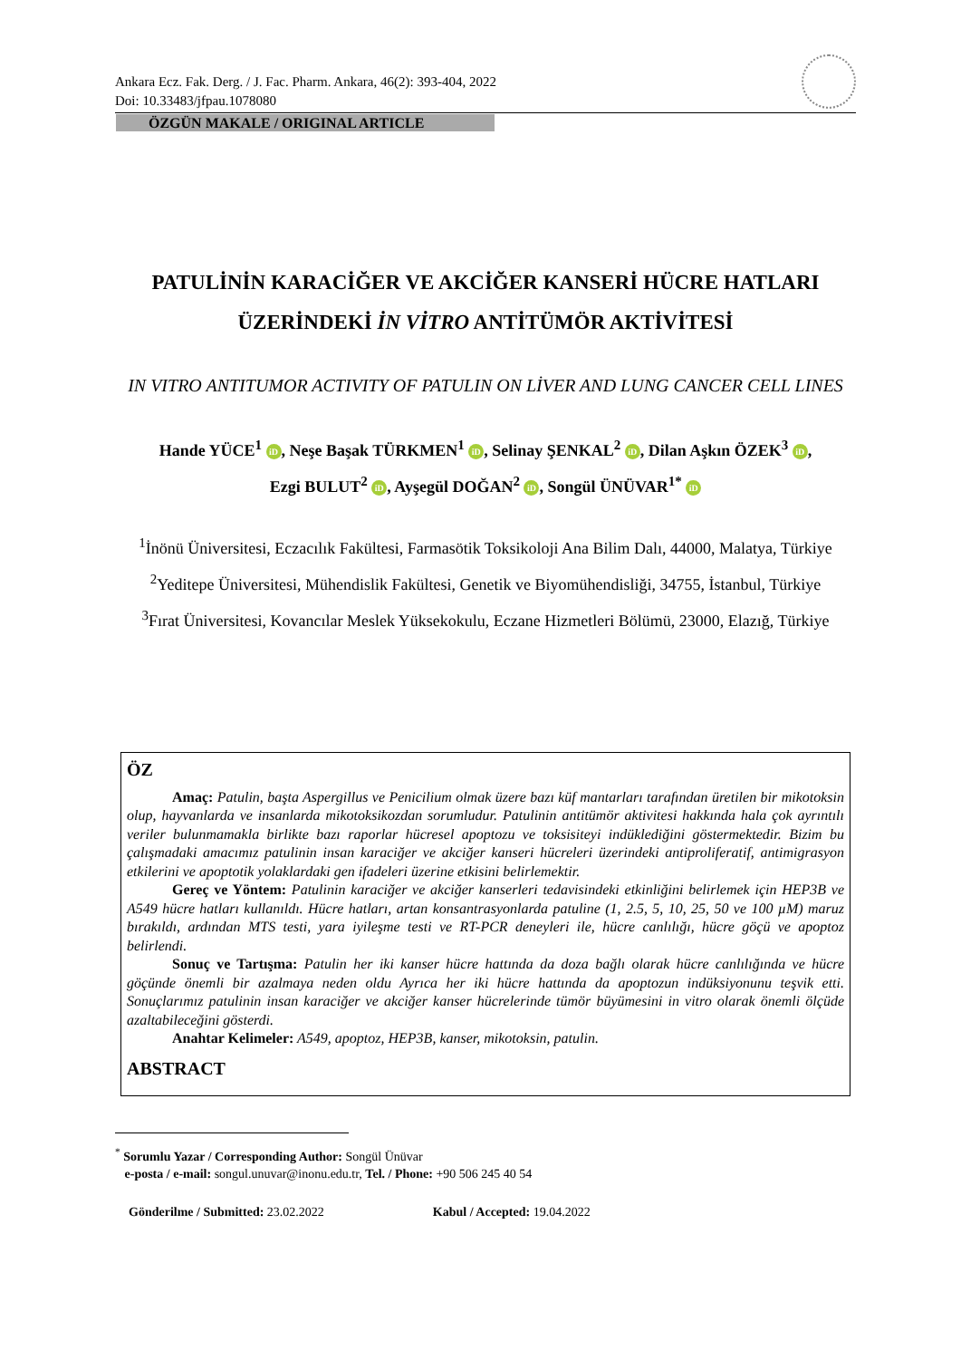Ankara Ecz. Fak. Derg. / J. Fac. Pharm. Ankara, 46(2): 393-404, 2022
Doi: 10.33483/jfpau.1078080
ÖZGÜN MAKALE / ORIGINAL ARTICLE
PATULİNİN KARACİĞER VE AKCİĞER KANSERİ HÜCRE HATLARI ÜZERİNDEKİ İN VİTRO ANTİTÜMÖR AKTİVİTESİ
IN VITRO ANTITUMOR ACTIVITY OF PATULIN ON LİVER AND LUNG CANCER CELL LINES
Hande YÜCE<sup>1</sup> iD, Neşe Başak TÜRKMEN<sup>1</sup> iD, Selinay ŞENKAL<sup>2</sup> iD, Dilan Aşkın ÖZEK<sup>3</sup> iD,
Ezgi BULUT<sup>2</sup> iD, Ayşegül DOĞAN<sup>2</sup> iD, Songül ÜNÜVAR<sup>1*</sup> iD
<sup>1</sup> İnönü Üniversitesi, Eczacılık Fakültesi, Farmasötik Toksikoloji Ana Bilim Dalı, 44000, Malatya, Türkiye
<sup>2</sup> Yeditepe Üniversitesi, Mühendislik Fakültesi, Genetik ve Biyomühendisliği, 34755, İstanbul, Türkiye
<sup>3</sup> Fırat Üniversitesi, Kovancılar Meslek Yüksekokulu, Eczane Hizmetleri Bölümü, 23000, Elazığ, Türkiye
ÖZ
Amaç: Patulin, başta Aspergillus ve Penicilium olmak üzere bazı küf mantarları tarafından üretilen bir mikotoksin olup, hayvanlarda ve insanlarda mikotoksikozdan sorumludur. Patulinin antitümör aktivitesi hakkında hala çok ayrıntılı veriler bulunmamakla birlikte bazı raporlar hücresel apoptozu ve toksisiteyi indüklediğini göstermektedir. Bizim bu çalışmadaki amacımız patulinin insan karaciğer ve akciğer kanseri hücreleri üzerindeki antiproliferatif, antimigrasyon etkilerini ve apoptotik yolaklardaki gen ifadeleri üzerine etkisini belirlemektir.
Gereç ve Yöntem: Patulinin karaciğer ve akciğer kanserleri tedavisindeki etkinliğini belirlemek için HEP3B ve A549 hücre hatları kullanıldı. Hücre hatları, artan konsantrasyonlarda patuline (1, 2.5, 5, 10, 25, 50 ve 100 µM) maruz bırakıldı, ardından MTS testi, yara iyileşme testi ve RT-PCR deneyleri ile, hücre canlılığı, hücre göçü ve apoptoz belirlendi.
Sonuç ve Tartışma: Patulin her iki kanser hücre hattında da doza bağlı olarak hücre canlılığında ve hücre göçünde önemli bir azalmaya neden oldu Ayrıca her iki hücre hattında da apoptozun indüksiyonunu teşvik etti. Sonuçlarımız patulinin insan karaciğer ve akciğer kanser hücrelerinde tümör büyümesini in vitro olarak önemli ölçüde azaltabileceğini gösterdi.
Anahtar Kelimeler: A549, apoptoz, HEP3B, kanser, mikotoksin, patulin.
ABSTRACT
<sup>*</sup> Sorumlu Yazar / Corresponding Author: Songül Ünüvar
e-posta / e-mail: songul.unuvar@inonu.edu.tr, Tel. / Phone: +90 506 245 40 54
Gönderilme / Submitted: 23.02.2022 Kabul / Accepted: 19.04.2022